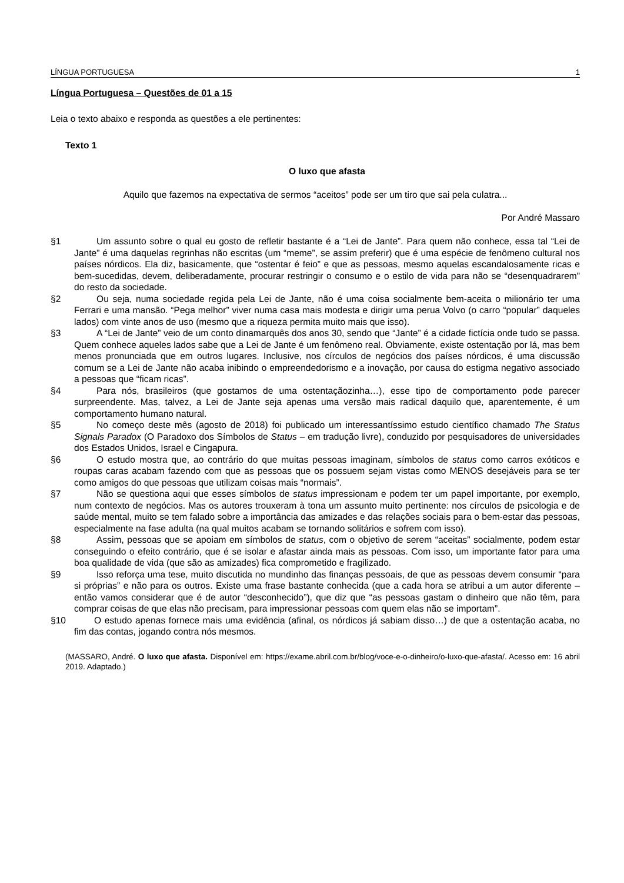LÍNGUA PORTUGUESA 1
Língua Portuguesa – Questões de 01 a 15
Leia o texto abaixo e responda as questões a ele pertinentes:
Texto 1
O luxo que afasta
Aquilo que fazemos na expectativa de sermos “aceitos” pode ser um tiro que sai pela culatra...
Por André Massaro
§1 Um assunto sobre o qual eu gosto de refletir bastante é a “Lei de Jante”. Para quem não conhece, essa tal “Lei de Jante” é uma daquelas regrinhas não escritas (um “meme”, se assim preferir) que é uma espécie de fenômeno cultural nos países nórdicos. Ela diz, basicamente, que “ostentar é feio” e que as pessoas, mesmo aquelas escandalosamente ricas e bem-sucedidas, devem, deliberadamente, procurar restringir o consumo e o estilo de vida para não se “desenquadrarem” do resto da sociedade.
§2 Ou seja, numa sociedade regida pela Lei de Jante, não é uma coisa socialmente bem-aceita o milionário ter uma Ferrari e uma mansão. “Pega melhor” viver numa casa mais modesta e dirigir uma perua Volvo (o carro “popular” daqueles lados) com vinte anos de uso (mesmo que a riqueza permita muito mais que isso).
§3 A “Lei de Jante” veio de um conto dinamarquês dos anos 30, sendo que “Jante” é a cidade fictícia onde tudo se passa. Quem conhece aqueles lados sabe que a Lei de Jante é um fenômeno real. Obviamente, existe ostentação por lá, mas bem menos pronunciada que em outros lugares. Inclusive, nos círculos de negócios dos países nórdicos, é uma discussão comum se a Lei de Jante não acaba inibindo o empreendedorismo e a inovação, por causa do estigma negativo associado a pessoas que “ficam ricas”.
§4 Para nós, brasileiros (que gostamos de uma ostentaçãozinha…), esse tipo de comportamento pode parecer surpreendente. Mas, talvez, a Lei de Jante seja apenas uma versão mais radical daquilo que, aparentemente, é um comportamento humano natural.
§5 No começo deste mês (agosto de 2018) foi publicado um interessantíssimo estudo científico chamado The Status Signals Paradox (O Paradoxo dos Símbolos de Status – em tradução livre), conduzido por pesquisadores de universidades dos Estados Unidos, Israel e Cingapura.
§6 O estudo mostra que, ao contrário do que muitas pessoas imaginam, símbolos de status como carros exóticos e roupas caras acabam fazendo com que as pessoas que os possuem sejam vistas como MENOS desejáveis para se ter como amigos do que pessoas que utilizam coisas mais “normais”.
§7 Não se questiona aqui que esses símbolos de status impressionam e podem ter um papel importante, por exemplo, num contexto de negócios. Mas os autores trouxeram à tona um assunto muito pertinente: nos círculos de psicologia e de saúde mental, muito se tem falado sobre a importância das amizades e das relações sociais para o bem-estar das pessoas, especialmente na fase adulta (na qual muitos acabam se tornando solitários e sofrem com isso).
§8 Assim, pessoas que se apoiam em símbolos de status, com o objetivo de serem “aceitas” socialmente, podem estar conseguindo o efeito contrário, que é se isolar e afastar ainda mais as pessoas. Com isso, um importante fator para uma boa qualidade de vida (que são as amizades) fica comprometido e fragilizado.
§9 Isso reforça uma tese, muito discutida no mundinho das finanças pessoais, de que as pessoas devem consumir “para si próprias” e não para os outros. Existe uma frase bastante conhecida (que a cada hora se atribui a um autor diferente – então vamos considerar que é de autor “desconhecido”), que diz que “as pessoas gastam o dinheiro que não têm, para comprar coisas de que elas não precisam, para impressionar pessoas com quem elas não se importam”.
§10 O estudo apenas fornece mais uma evidência (afinal, os nórdicos já sabiam disso…) de que a ostentação acaba, no fim das contas, jogando contra nós mesmos.
(MASSARO, André. O luxo que afasta. Disponível em: https://exame.abril.com.br/blog/voce-e-o-dinheiro/o-luxo-que-afasta/. Acesso em: 16 abril 2019. Adaptado.)